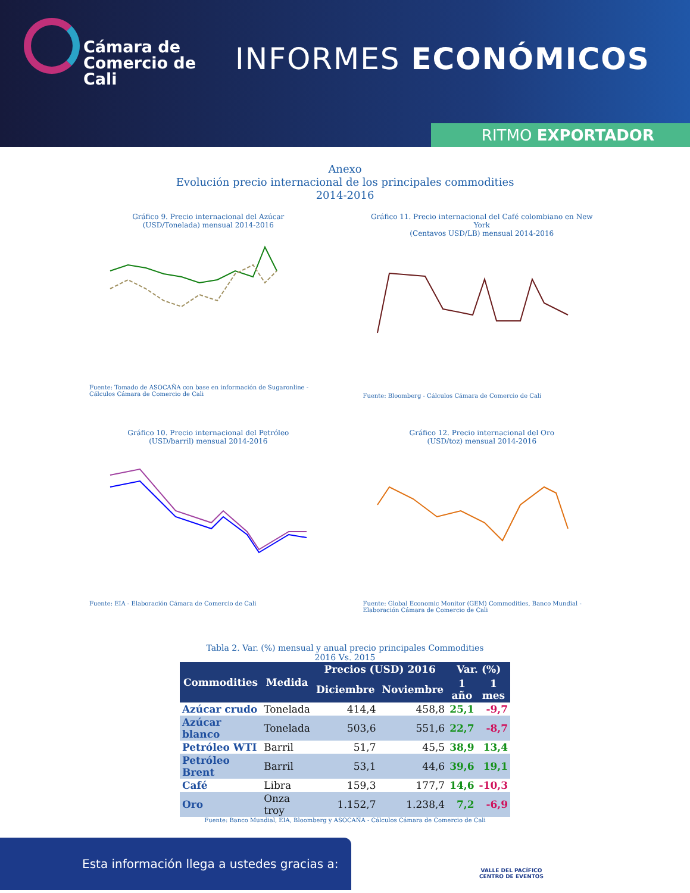Cámara de
Comercio de
Cali
INFORMES ECONÓMICOS
RITMO EXPORTADOR
Anexo
Evolución precio internacional de los principales commodities
2014-2016
Gráfico 9. Precio internacional del Azúcar
(USD/Tonelada) mensual 2014-2016
Fuente: Tomado de ASOCAÑA con base en información de Sugaronline - Cálculos Cámara de Comercio de Cali
Gráfico 11. Precio internacional del Café colombiano en New York
(Centavos USD/LB) mensual 2014-2016
Fuente: Bloomberg - Cálculos Cámara de Comercio de Cali
Gráfico 10. Precio internacional del Petróleo
(USD/barril) mensual 2014-2016
Fuente: EIA - Elaboración Cámara de Comercio de Cali
Gráfico 12. Precio internacional del Oro
(USD/toz) mensual 2014-2016
Fuente: Global Economic Monitor (GEM) Commodities, Banco Mundial - Elaboración Cámara de Comercio de Cali
Tabla 2. Var. (%) mensual y anual precio principales Commodities
2016 Vs. 2015
| Commodities | Medida | Precios (USD) 2016 | | Var. (%) | |
| --- | --- | --- | --- | --- | --- |
| | | Diciembre | Noviembre | 1 año | 1 mes |
| Azúcar crudo | Tonelada | 414,4 | 458,8 | 25,1 | -9,7 |
| Azúcar blanco | Tonelada | 503,6 | 551,6 | 22,7 | -8,7 |
| Petróleo WTI | Barril | 51,7 | 45,5 | 38,9 | 13,4 |
| Petróleo Brent | Barril | 53,1 | 44,6 | 39,6 | 19,1 |
| Café | Libra | 159,3 | 177,7 | 14,6 | -10,3 |
| Oro | Onza troy | 1.152,7 | 1.238,4 | 7,2 | -6,9 |
Fuente: Banco Mundial, EIA, Bloomberg y ASOCAÑA - Cálculos Cámara de Comercio de Cali
Esta información llega a ustedes gracias a:
VALLE DEL PACÍFICO
CENTRO DE EVENTOS